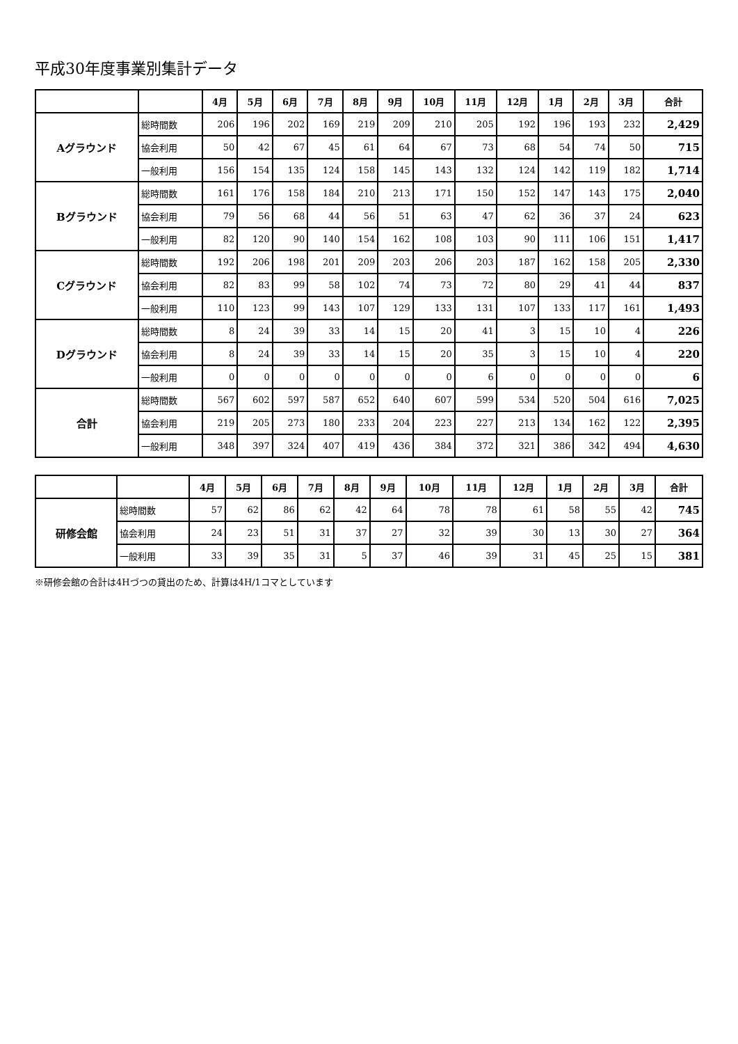平成30年度事業別集計データ
| | | 4月 | 5月 | 6月 | 7月 | 8月 | 9月 | 10月 | 11月 | 12月 | 1月 | 2月 | 3月 | 合計 |
| --- | --- | --- | --- | --- | --- | --- | --- | --- | --- | --- | --- | --- | --- | --- |
| Aグラウンド | 総時間数 | 206 | 196 | 202 | 169 | 219 | 209 | 210 | 205 | 192 | 196 | 193 | 232 | 2,429 |
| | 協会利用 | 50 | 42 | 67 | 45 | 61 | 64 | 67 | 73 | 68 | 54 | 74 | 50 | 715 |
| | 一般利用 | 156 | 154 | 135 | 124 | 158 | 145 | 143 | 132 | 124 | 142 | 119 | 182 | 1,714 |
| Bグラウンド | 総時間数 | 161 | 176 | 158 | 184 | 210 | 213 | 171 | 150 | 152 | 147 | 143 | 175 | 2,040 |
| | 協会利用 | 79 | 56 | 68 | 44 | 56 | 51 | 63 | 47 | 62 | 36 | 37 | 24 | 623 |
| | 一般利用 | 82 | 120 | 90 | 140 | 154 | 162 | 108 | 103 | 90 | 111 | 106 | 151 | 1,417 |
| Cグラウンド | 総時間数 | 192 | 206 | 198 | 201 | 209 | 203 | 206 | 203 | 187 | 162 | 158 | 205 | 2,330 |
| | 協会利用 | 82 | 83 | 99 | 58 | 102 | 74 | 73 | 72 | 80 | 29 | 41 | 44 | 837 |
| | 一般利用 | 110 | 123 | 99 | 143 | 107 | 129 | 133 | 131 | 107 | 133 | 117 | 161 | 1,493 |
| Dグラウンド | 総時間数 | 8 | 24 | 39 | 33 | 14 | 15 | 20 | 41 | 3 | 15 | 10 | 4 | 226 |
| | 協会利用 | 8 | 24 | 39 | 33 | 14 | 15 | 20 | 35 | 3 | 15 | 10 | 4 | 220 |
| | 一般利用 | 0 | 0 | 0 | 0 | 0 | 0 | 0 | 6 | 0 | 0 | 0 | 0 | 6 |
| 合計 | 総時間数 | 567 | 602 | 597 | 587 | 652 | 640 | 607 | 599 | 534 | 520 | 504 | 616 | 7,025 |
| | 協会利用 | 219 | 205 | 273 | 180 | 233 | 204 | 223 | 227 | 213 | 134 | 162 | 122 | 2,395 |
| | 一般利用 | 348 | 397 | 324 | 407 | 419 | 436 | 384 | 372 | 321 | 386 | 342 | 494 | 4,630 |
| | | 4月 | 5月 | 6月 | 7月 | 8月 | 9月 | 10月 | 11月 | 12月 | 1月 | 2月 | 3月 | 合計 |
| --- | --- | --- | --- | --- | --- | --- | --- | --- | --- | --- | --- | --- | --- | --- |
| 研修会館 | 総時間数 | 57 | 62 | 86 | 62 | 42 | 64 | 78 | 78 | 61 | 58 | 55 | 42 | 745 |
| | 協会利用 | 24 | 23 | 51 | 31 | 37 | 27 | 32 | 39 | 30 | 13 | 30 | 27 | 364 |
| | 一般利用 | 33 | 39 | 35 | 31 | 5 | 37 | 46 | 39 | 31 | 45 | 25 | 15 | 381 |
※研修会館の合計は4Hづつの貸出のため、計算は4H/1コマとしています